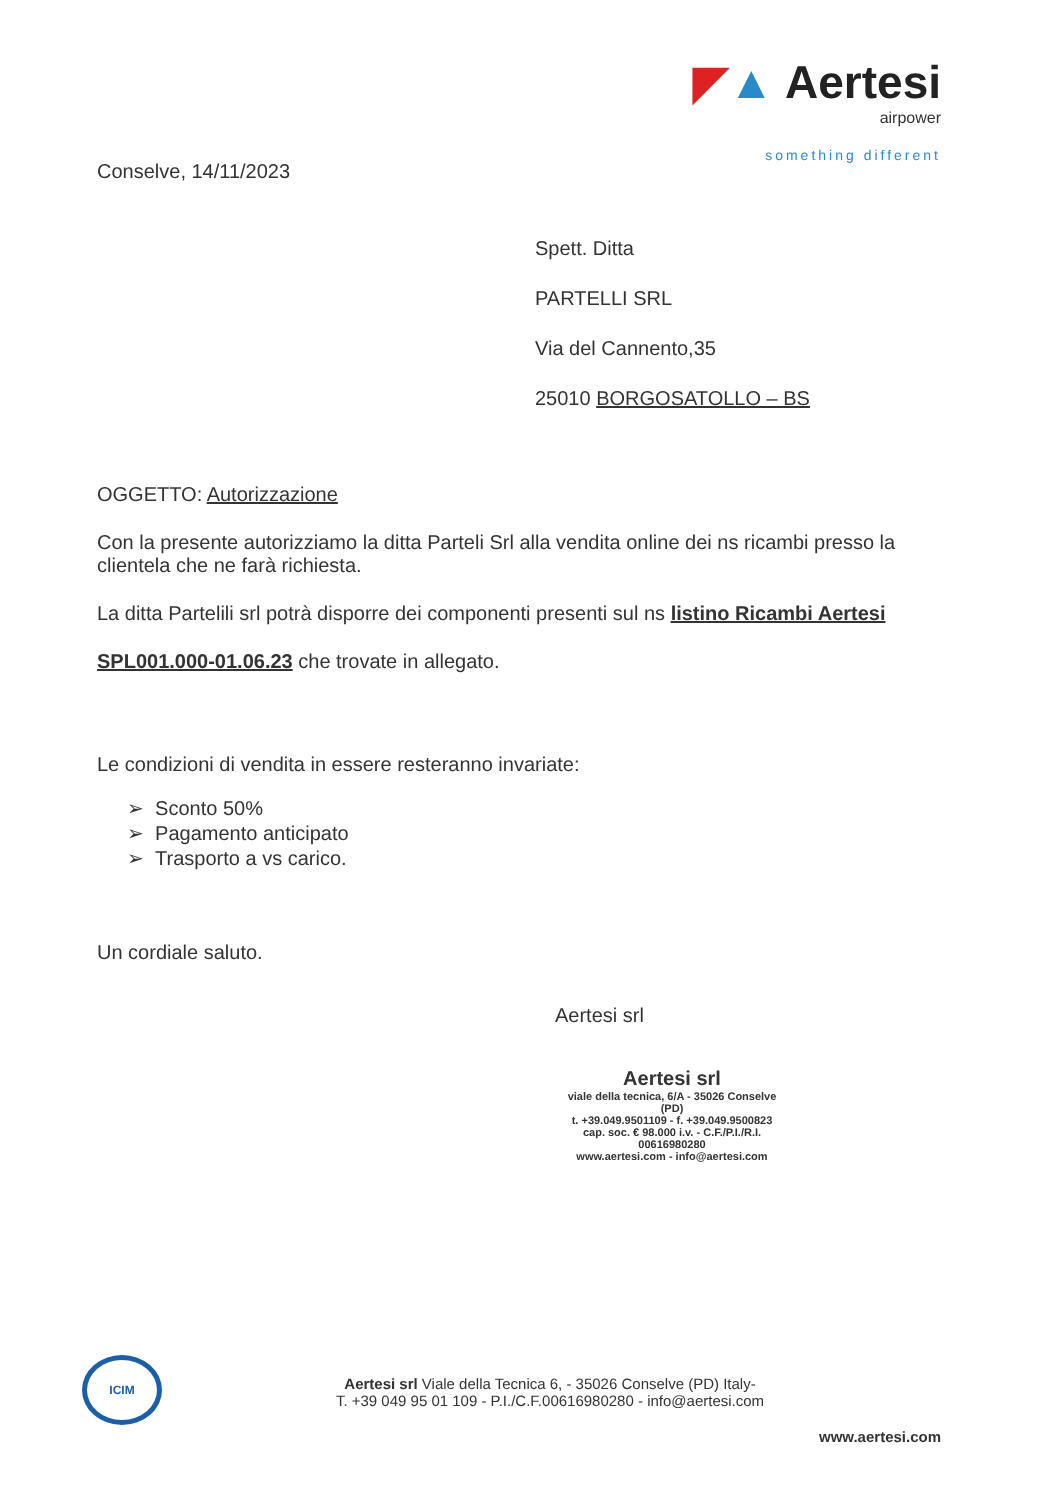◤▲ Aertesi
airpower
something different
Conselve, 14/11/2023
Spett. Ditta
PARTELLI SRL
Via del Cannento,35
25010 BORGOSATOLLO – BS
OGGETTO: Autorizzazione
Con la presente autorizziamo la ditta Parteli Srl alla vendita online dei ns ricambi presso la clientela che ne farà richiesta.
La ditta Partelili srl potrà disporre dei componenti presenti sul ns listino Ricambi Aertesi
SPL001.000-01.06.23 che trovate in allegato.
Le condizioni di vendita in essere resteranno invariate:
➢ Sconto 50%
➢ Pagamento anticipato
➢ Trasporto a vs carico.
Un cordiale saluto.
Aertesi srl
Aertesi srl
viale della tecnica, 6/A - 35026 Conselve (PD)
t. +39.049.9501109 - f. +39.049.9500823
cap. soc. € 98.000 i.v. - C.F./P.I./R.I. 00616980280
www.aertesi.com - info@aertesi.com
ICIM
Aertesi srl Viale della Tecnica 6, - 35026 Conselve (PD) Italy-
T. +39 049 95 01 109 - P.I./C.F.00616980280 - info@aertesi.com
www.aertesi.com